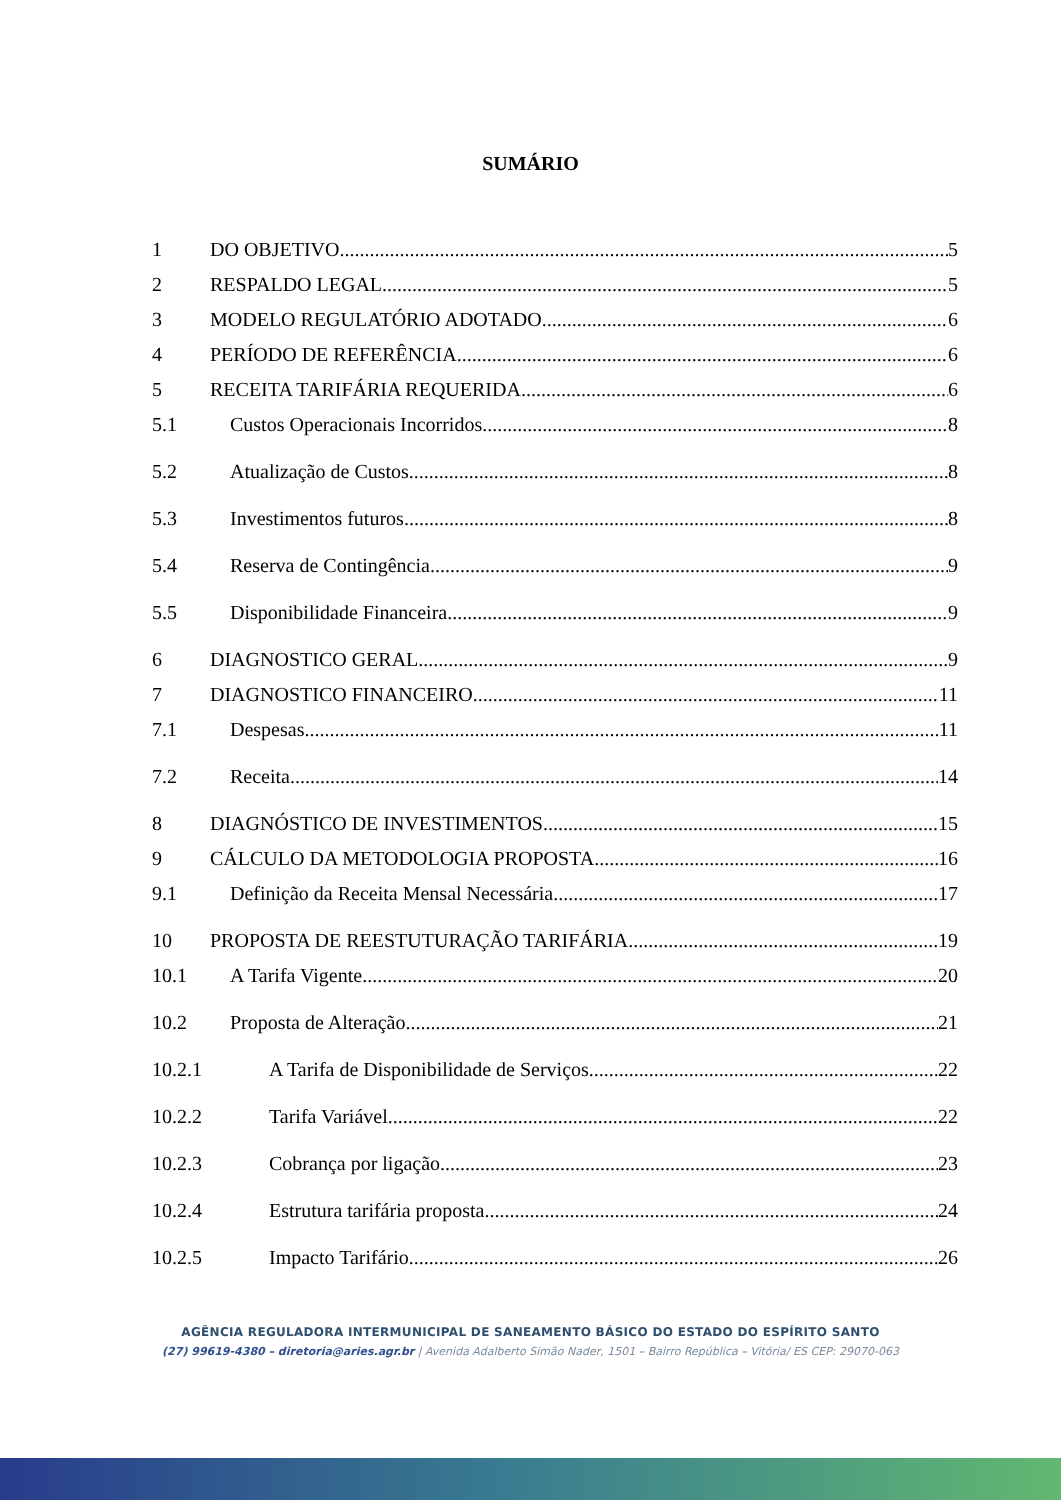SUMÁRIO
1 DO OBJETIVO 5
2 RESPALDO LEGAL 5
3 MODELO REGULATÓRIO ADOTADO 6
4 PERÍODO DE REFERÊNCIA 6
5 RECEITA TARIFÁRIA REQUERIDA 6
5.1 Custos Operacionais Incorridos 8
5.2 Atualização de Custos 8
5.3 Investimentos futuros 8
5.4 Reserva de Contingência 9
5.5 Disponibilidade Financeira 9
6 DIAGNOSTICO GERAL 9
7 DIAGNOSTICO FINANCEIRO 11
7.1 Despesas 11
7.2 Receita 14
8 DIAGNÓSTICO DE INVESTIMENTOS 15
9 CÁLCULO DA METODOLOGIA PROPOSTA 16
9.1 Definição da Receita Mensal Necessária 17
10 PROPOSTA DE REESTUTURAÇÃO TARIFÁRIA 19
10.1 A Tarifa Vigente 20
10.2 Proposta de Alteração 21
10.2.1 A Tarifa de Disponibilidade de Serviços 22
10.2.2 Tarifa Variável 22
10.2.3 Cobrança por ligação 23
10.2.4 Estrutura tarifária proposta 24
10.2.5 Impacto Tarifário 26
AGÊNCIA REGULADORA INTERMUNICIPAL DE SANEAMENTO BÁSICO DO ESTADO DO ESPÍRITO SANTO
(27) 99619-4380 – diretoria@aries.agr.br | Avenida Adalberto Simão Nader, 1501 – Bairro República – Vitória/ ES CEP: 29070-063